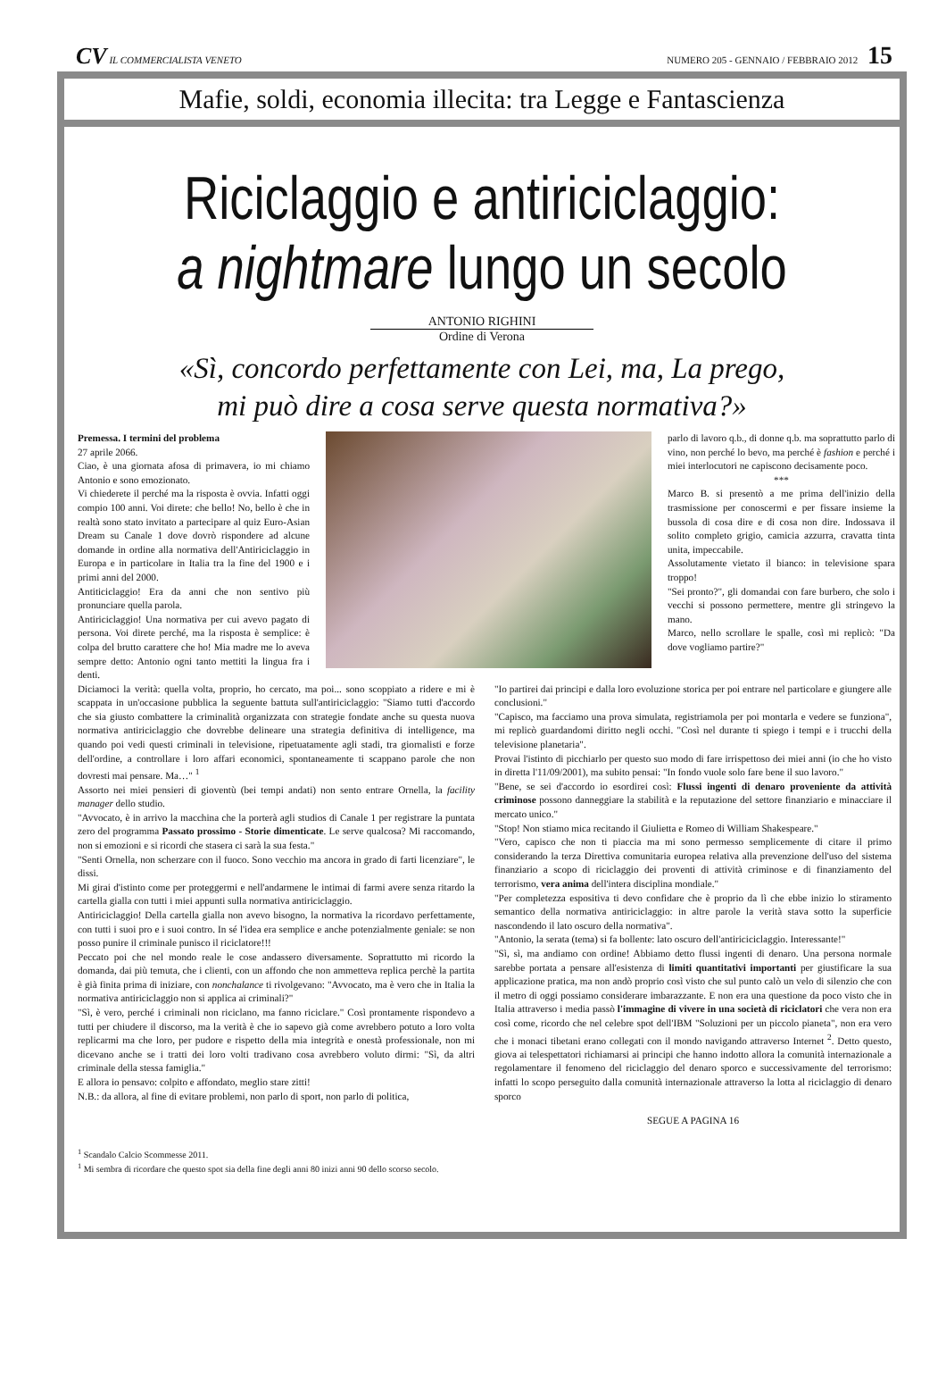CV IL COMMERCIALISTA VENETO
NUMERO 205 - GENNAIO / FEBBRAIO 2012 15
Mafie, soldi, economia illecita: tra Legge e Fantascienza
Riciclaggio e antiriciclaggio:
a nightmare lungo un secolo
ANTONIO RIGHINI
Ordine di Verona
«Sì, concordo perfettamente con Lei, ma, La prego,
mi può dire a cosa serve questa normativa?»
Premessa. I termini del problema
27 aprile 2066.
Ciao, è una giornata afosa di primavera, io mi chiamo Antonio e sono emozionato.
Vi chiederete il perché ma la risposta è ovvia. Infatti oggi compio 100 anni. Voi direte: che bello! No, bello è che in realtà sono stato invitato a partecipare al quiz Euro-Asian Dream su Canale 1 dove dovrò rispondere ad alcune domande in ordine alla normativa dell'Antiriciclaggio in Europa e in particolare in Italia tra la fine del 1900 e i primi anni del 2000.
Antiticiclaggio! Era da anni che non sentivo più pronunciare quella parola.
Antiriciclaggio! Una normativa per cui avevo pagato di persona. Voi direte perché, ma la risposta è semplice: è colpa del brutto carattere che ho! Mia madre me lo aveva sempre detto: Antonio ogni tanto mettiti la lingua fra i denti.
parlo di lavoro q.b., di donne q.b. ma soprattutto parlo di vino, non perché lo bevo, ma perché è fashion e perché i miei interlocutori ne capiscono decisamente poco.
***
Marco B. si presentò a me prima dell'inizio della trasmissione per conoscermi e per fissare insieme la bussola di cosa dire e di cosa non dire. Indossava il solito completo grigio, camicia azzurra, cravatta tinta unita, impeccabile.
Assolutamente vietato il bianco: in televisione spara troppo!
"Sei pronto?", gli domandai con fare burbero, che solo i vecchi si possono permettere, mentre gli stringevo la mano.
Marco, nello scrollare le spalle, così mi replicò: "Da dove vogliamo partire?"
Diciamoci la verità: quella volta, proprio, ho cercato, ma poi... sono scoppiato a ridere e mi è scappata in un'occasione pubblica la seguente battuta sull'antiriciclaggio: "Siamo tutti d'accordo che sia giusto combattere la criminalità organizzata con strategie fondate anche su questa nuova normativa antiriciclaggio che dovrebbe delineare una strategia definitiva di intelligence, ma quando poi vedi questi criminali in televisione, ripetuatamente agli stadi, tra giornalisti e forze dell'ordine, a controllare i loro affari economici, spontaneamente ti scappano parole che non dovresti mai pensare. Ma…" <sup>1</sup>
Assorto nei miei pensieri di gioventù (bei tempi andati) non sento entrare Ornella, la facility manager dello studio.
"Avvocato, è in arrivo la macchina che la porterà agli studios di Canale 1 per registrare la puntata zero del programma Passato prossimo - Storie dimenticate. Le serve qualcosa? Mi raccomando, non si emozioni e si ricordi che stasera ci sarà la sua festa."
"Senti Ornella, non scherzare con il fuoco. Sono vecchio ma ancora in grado di farti licenziare", le dissi.
Mi girai d'istinto come per proteggermi e nell'andarmene le intimai di farmi avere senza ritardo la cartella gialla con tutti i miei appunti sulla normativa antiriciclaggio.
Antiriciclaggio! Della cartella gialla non avevo bisogno, la normativa la ricordavo perfettamente, con tutti i suoi pro e i suoi contro. In sé l'idea era semplice e anche potenzialmente geniale: se non posso punire il criminale punisco il riciclatore!!!
Peccato poi che nel mondo reale le cose andassero diversamente. Soprattutto mi ricordo la domanda, dai più temuta, che i clienti, con un affondo che non ammetteva replica perchè la partita è già finita prima di iniziare, con nonchalance ti rivolgevano: "Avvocato, ma è vero che in Italia la normativa antiriciclaggio non si applica ai criminali?"
"Sì, è vero, perché i criminali non riciclano, ma fanno riciclare." Così prontamente rispondevo a tutti per chiudere il discorso, ma la verità è che io sapevo già come avrebbero potuto a loro volta replicarmi ma che loro, per pudore e rispetto della mia integrità e onestà professionale, non mi dicevano anche se i tratti dei loro volti tradivano cosa avrebbero voluto dirmi: "Sì, da altri criminale della stessa famiglia."
E allora io pensavo: colpito e affondato, meglio stare zitti!
N.B.: da allora, al fine di evitare problemi, non parlo di sport, non parlo di politica,
"Io partirei dai principi e dalla loro evoluzione storica per poi entrare nel particolare e giungere alle conclusioni."
"Capisco, ma facciamo una prova simulata, registriamola per poi montarla e vedere se funziona", mi replicò guardandomi diritto negli occhi. "Così nel durante ti spiego i tempi e i trucchi della televisione planetaria".
Provai l'istinto di picchiarlo per questo suo modo di fare irrispettoso dei miei anni (io che ho visto in diretta l'11/09/2001), ma subito pensai: "In fondo vuole solo fare bene il suo lavoro."
"Bene, se sei d'accordo io esordirei così: Flussi ingenti di denaro proveniente da attività criminose possono danneggiare la stabilità e la reputazione del settore finanziario e minacciare il mercato unico."
"Stop! Non stiamo mica recitando il Giulietta e Romeo di William Shakespeare."
"Vero, capisco che non ti piaccia ma mi sono permesso semplicemente di citare il primo considerando la terza Direttiva comunitaria europea relativa alla prevenzione dell'uso del sistema finanziario a scopo di riciclaggio dei proventi di attività criminose e di finanziamento del terrorismo, vera anima dell'intera disciplina mondiale."
"Per completezza espositiva ti devo confidare che è proprio da lì che ebbe inizio lo stiramento semantico della normativa antiriciclaggio: in altre parole la verità stava sotto la superficie nascondendo il lato oscuro della normativa".
"Antonio, la serata (tema) si fa bollente: lato oscuro dell'antiriciciclaggio. Interessante!"
"Sì, sì, ma andiamo con ordine! Abbiamo detto flussi ingenti di denaro. Una persona normale sarebbe portata a pensare all'esistenza di limiti quantitativi importanti per giustificare la sua applicazione pratica, ma non andò proprio così visto che sul punto calò un velo di silenzio che con il metro di oggi possiamo considerare imbarazzante. E non era una questione da poco visto che in Italia attraverso i media passò l'immagine di vivere in una società di riciclatori che vera non era così come, ricordo che nel celebre spot dell'IBM "Soluzioni per un piccolo pianeta", non era vero che i monaci tibetani erano collegati con il mondo navigando attraverso Internet <sup>2</sup>. Detto questo, giova ai telespettatori richiamarsi ai principi che hanno indotto allora la comunità internazionale a regolamentare il fenomeno del riciclaggio del denaro sporco e successivamente del terrorismo: infatti lo scopo perseguito dalla comunità internazionale attraverso la lotta al riciclaggio di denaro sporco
SEGUE A PAGINA 16
<sup>1</sup> Scandalo Calcio Scommesse 2011.
<sup>1</sup> Mi sembra di ricordare che questo spot sia della fine degli anni 80 inizi anni 90 dello scorso secolo.